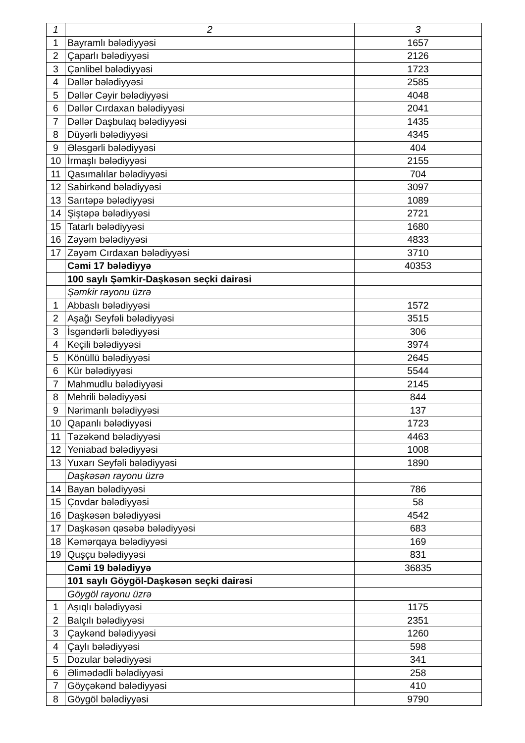| 1 | 2 | 3 |
| --- | --- | --- |
| 1 | Bayramlı bələdiyyəsi | 1657 |
| 2 | Çaparlı bələdiyyəsi | 2126 |
| 3 | Çənlibel bələdiyyəsi | 1723 |
| 4 | Dəllər bələdiyyəsi | 2585 |
| 5 | Dəllər Cəyir bələdiyyəsi | 4048 |
| 6 | Dəllər Cırdaxan bələdiyyəsi | 2041 |
| 7 | Dəllər Daşbulaq bələdiyyəsi | 1435 |
| 8 | Düyərli bələdiyyəsi | 4345 |
| 9 | Ələsgərli bələdiyyəsi | 404 |
| 10 | İrmaşlı bələdiyyəsi | 2155 |
| 11 | Qasımalılar bələdiyyəsi | 704 |
| 12 | Sabirkənd bələdiyyəsi | 3097 |
| 13 | Sarıtəpə bələdiyyəsi | 1089 |
| 14 | Şiştəpə bələdiyyəsi | 2721 |
| 15 | Tatarlı bələdiyyəsi | 1680 |
| 16 | Zəyəm bələdiyyəsi | 4833 |
| 17 | Zəyəm Cırdaxan bələdiyyəsi | 3710 |
| | Cəmi 17 bələdiyyə | 40353 |
| | 100 saylı Şəmkir-Daşkəsən seçki dairəsi | |
| | Şəmkir rayonu üzrə | |
| 1 | Abbaslı bələdiyyəsi | 1572 |
| 2 | Aşağı Seyfəli bələdiyyəsi | 3515 |
| 3 | İsgəndərli bələdiyyəsi | 306 |
| 4 | Keçili bələdiyyəsi | 3974 |
| 5 | Könüllü bələdiyyəsi | 2645 |
| 6 | Kür bələdiyyəsi | 5544 |
| 7 | Mahmudlu bələdiyyəsi | 2145 |
| 8 | Mehrili bələdiyyəsi | 844 |
| 9 | Nərimanlı bələdiyyəsi | 137 |
| 10 | Qapanlı bələdiyyəsi | 1723 |
| 11 | Təzəkənd bələdiyyəsi | 4463 |
| 12 | Yeniabad bələdiyyəsi | 1008 |
| 13 | Yuxarı Seyfəli bələdiyyəsi | 1890 |
| | Daşkəsən rayonu üzrə | |
| 14 | Bayan bələdiyyəsi | 786 |
| 15 | Çovdar bələdiyyəsi | 58 |
| 16 | Daşkəsən bələdiyyəsi | 4542 |
| 17 | Daşkəsən qəsəbə bələdiyyəsi | 683 |
| 18 | Kəmərqaya bələdiyyəsi | 169 |
| 19 | Quşçu bələdiyyəsi | 831 |
| | Cəmi 19 bələdiyyə | 36835 |
| | 101 saylı Göygöl-Daşkəsən seçki dairəsi | |
| | Göygöl rayonu üzrə | |
| 1 | Aşıqlı bələdiyyəsi | 1175 |
| 2 | Balçılı bələdiyyəsi | 2351 |
| 3 | Çaykənd bələdiyyəsi | 1260 |
| 4 | Çaylı bələdiyyəsi | 598 |
| 5 | Dozular bələdiyyəsi | 341 |
| 6 | Əlimədədli bələdiyyəsi | 258 |
| 7 | Göyçəkənd bələdiyyəsi | 410 |
| 8 | Göygöl bələdiyyəsi | 9790 |